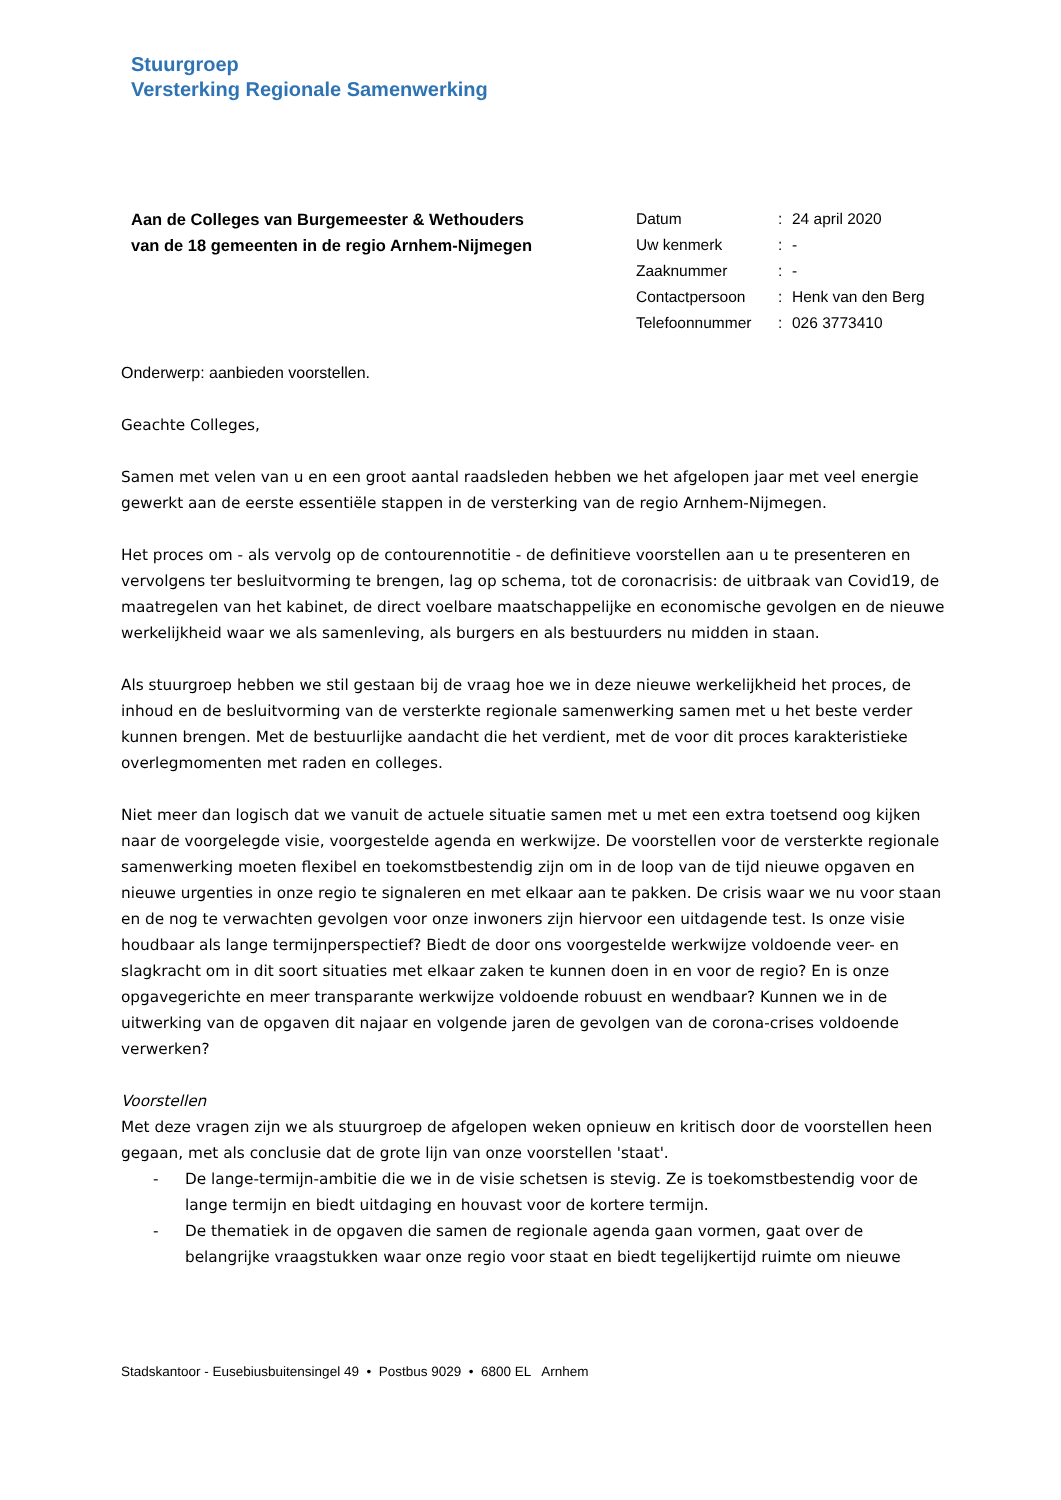Stuurgroep
Versterking Regionale Samenwerking
Aan de Colleges van Burgemeester & Wethouders
van de 18 gemeenten in de regio Arnhem-Nijmegen
| Datum | : | 24 april 2020 |
| Uw kenmerk | : | - |
| Zaaknummer | : | - |
| Contactpersoon | : | Henk van den Berg |
| Telefoonnummer | : | 026 3773410 |
Onderwerp: aanbieden voorstellen.
Geachte Colleges,
Samen met velen van u en een groot aantal raadsleden hebben we het afgelopen jaar met veel energie gewerkt aan de eerste essentiële stappen in de versterking van de regio Arnhem-Nijmegen.
Het proces om - als vervolg op de contourennotitie - de definitieve voorstellen aan u te presenteren en vervolgens ter besluitvorming te brengen, lag op schema, tot de coronacrisis: de uitbraak van Covid19, de maatregelen van het kabinet, de direct voelbare maatschappelijke en economische gevolgen en de nieuwe werkelijkheid waar we als samenleving, als burgers en als bestuurders nu midden in staan.
Als stuurgroep hebben we stil gestaan bij de vraag hoe we in deze nieuwe werkelijkheid het proces, de inhoud en de besluitvorming van de versterkte regionale samenwerking samen met u het beste verder kunnen brengen. Met de bestuurlijke aandacht die het verdient, met de voor dit proces karakteristieke overlegmomenten met raden en colleges.
Niet meer dan logisch dat we vanuit de actuele situatie samen met u met een extra toetsend oog kijken naar de voorgelegde visie, voorgestelde agenda en werkwijze. De voorstellen voor de versterkte regionale samenwerking moeten flexibel en toekomstbestendig zijn om in de loop van de tijd nieuwe opgaven en nieuwe urgenties in onze regio te signaleren en met elkaar aan te pakken. De crisis waar we nu voor staan en de nog te verwachten gevolgen voor onze inwoners zijn hiervoor een uitdagende test. Is onze visie houdbaar als lange termijnperspectief? Biedt de door ons voorgestelde werkwijze voldoende veer- en slagkracht om in dit soort situaties met elkaar zaken te kunnen doen in en voor de regio? En is onze opgavegerichte en meer transparante werkwijze voldoende robuust en wendbaar? Kunnen we in de uitwerking van de opgaven dit najaar en volgende jaren de gevolgen van de corona-crises voldoende verwerken?
Voorstellen
Met deze vragen zijn we als stuurgroep de afgelopen weken opnieuw en kritisch door de voorstellen heen gegaan, met als conclusie dat de grote lijn van onze voorstellen 'staat'.
- De lange-termijn-ambitie die we in de visie schetsen is stevig. Ze is toekomstbestendig voor de lange termijn en biedt uitdaging en houvast voor de kortere termijn.
- De thematiek in de opgaven die samen de regionale agenda gaan vormen, gaat over de belangrijke vraagstukken waar onze regio voor staat en biedt tegelijkertijd ruimte om nieuwe
Stadskantoor - Eusebiusbuitensingel 49 • Postbus 9029 • 6800 EL Arnhem